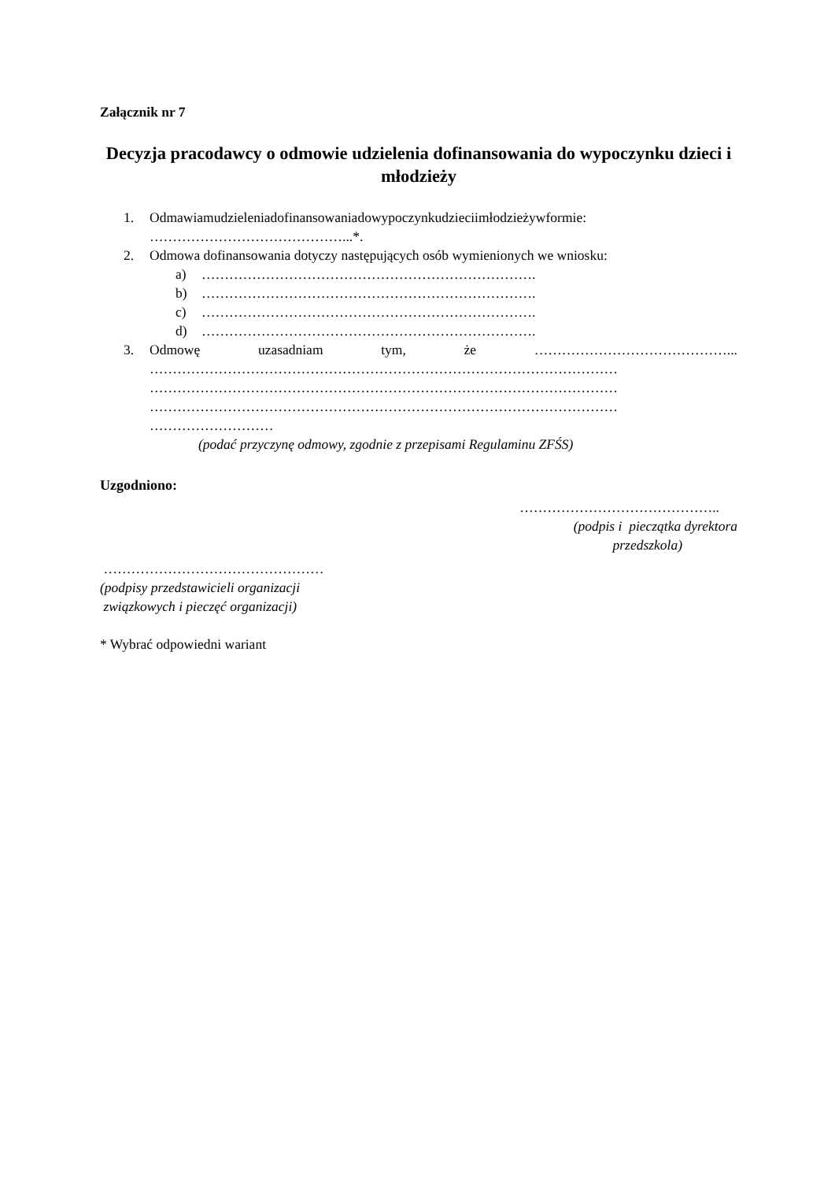Załącznik nr 7
Decyzja pracodawcy o odmowie udzielenia dofinansowania do wypoczynku dzieci i młodzieży
1. Odmawiam udzielenia dofinansowania do wypoczynku dzieci i młodzieży w formie:
……………………………………...*.
2. Odmowa dofinansowania dotyczy następujących osób wymienionych we wniosku:
a) ……………………………………………………………….
b) ……………………………………………………………….
c) ……………………………………………………………….
d) ……………………………………………………………….
3. Odmowę uzasadniam tym, że ……………………………………...
…………………………………………………………………………………………
…………………………………………………………………………………………
…………………………………………………………………………………………
………………………
(podać przyczynę odmowy, zgodnie z przepisami Regulaminu ZFŚS)
Uzgodniono:
……………………………………..
(podpis i pieczątka dyrektora
przedszkola)
…………………………………………
(podpisy przedstawicieli organizacji
związkowych i pieczęć organizacji)
* Wybrać odpowiedni wariant